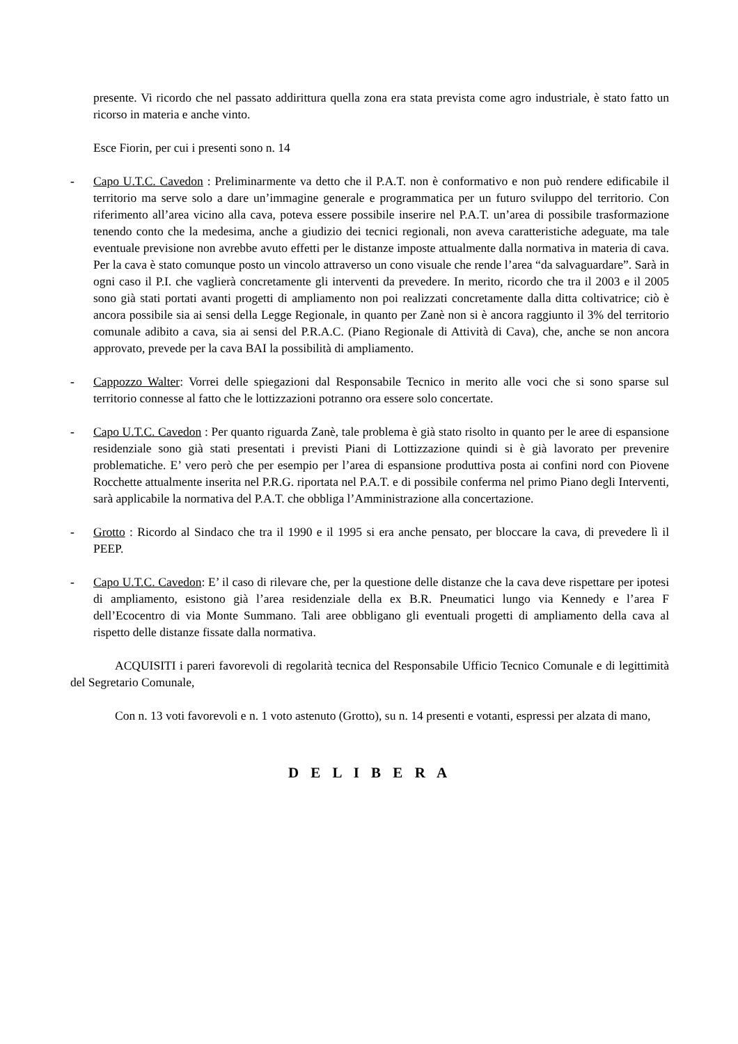presente. Vi ricordo che nel passato addirittura quella zona era stata prevista come agro industriale, è stato fatto un ricorso in materia e anche vinto.
Esce Fiorin, per cui i presenti sono n. 14
- Capo U.T.C. Cavedon : Preliminarmente va detto che il P.A.T. non è conformativo e non può rendere edificabile il territorio ma serve solo a dare un’immagine generale e programmatica per un futuro sviluppo del territorio. Con riferimento all’area vicino alla cava, poteva essere possibile inserire nel P.A.T. un’area di possibile trasformazione tenendo conto che la medesima, anche a giudizio dei tecnici regionali, non aveva caratteristiche adeguate, ma tale eventuale previsione non avrebbe avuto effetti per le distanze imposte attualmente dalla normativa in materia di cava. Per la cava è stato comunque posto un vincolo attraverso un cono visuale che rende l’area “da salvaguardare”. Sarà in ogni caso il P.I. che vaglierà concretamente gli interventi da prevedere. In merito, ricordo che tra il 2003 e il 2005 sono già stati portati avanti progetti di ampliamento non poi realizzati concretamente dalla ditta coltivatrice; ciò è ancora possibile sia ai sensi della Legge Regionale, in quanto per Zanè non si è ancora raggiunto il 3% del territorio comunale adibito a cava, sia ai sensi del P.R.A.C. (Piano Regionale di Attività di Cava), che, anche se non ancora approvato, prevede per la cava BAI la possibilità di ampliamento.
- Cappozzo Walter: Vorrei delle spiegazioni dal Responsabile Tecnico in merito alle voci che si sono sparse sul territorio connesse al fatto che le lottizzazioni potranno ora essere solo concertate.
- Capo U.T.C. Cavedon : Per quanto riguarda Zanè, tale problema è già stato risolto in quanto per le aree di espansione residenziale sono già stati presentati i previsti Piani di Lottizzazione quindi si è già lavorato per prevenire problematiche. E’ vero però che per esempio per l’area di espansione produttiva posta ai confini nord con Piovene Rocchette attualmente inserita nel P.R.G. riportata nel P.A.T. e di possibile conferma nel primo Piano degli Interventi, sarà applicabile la normativa del P.A.T. che obbliga l’Amministrazione alla concertazione.
- Grotto : Ricordo al Sindaco che tra il 1990 e il 1995 si era anche pensato, per bloccare la cava, di prevedere lì il PEEP.
- Capo U.T.C. Cavedon: E’ il caso di rilevare che, per la questione delle distanze che la cava deve rispettare per ipotesi di ampliamento, esistono già l’area residenziale della ex B.R. Pneumatici lungo via Kennedy e l’area F dell’Ecocentro di via Monte Summano. Tali aree obbligano gli eventuali progetti di ampliamento della cava al rispetto delle distanze fissate dalla normativa.
ACQUISITI i pareri favorevoli di regolarità tecnica del Responsabile Ufficio Tecnico Comunale e di legittimità del Segretario Comunale,
Con n. 13 voti favorevoli e n. 1 voto astenuto (Grotto), su n. 14 presenti e votanti, espressi per alzata di mano,
D E L I B E R A